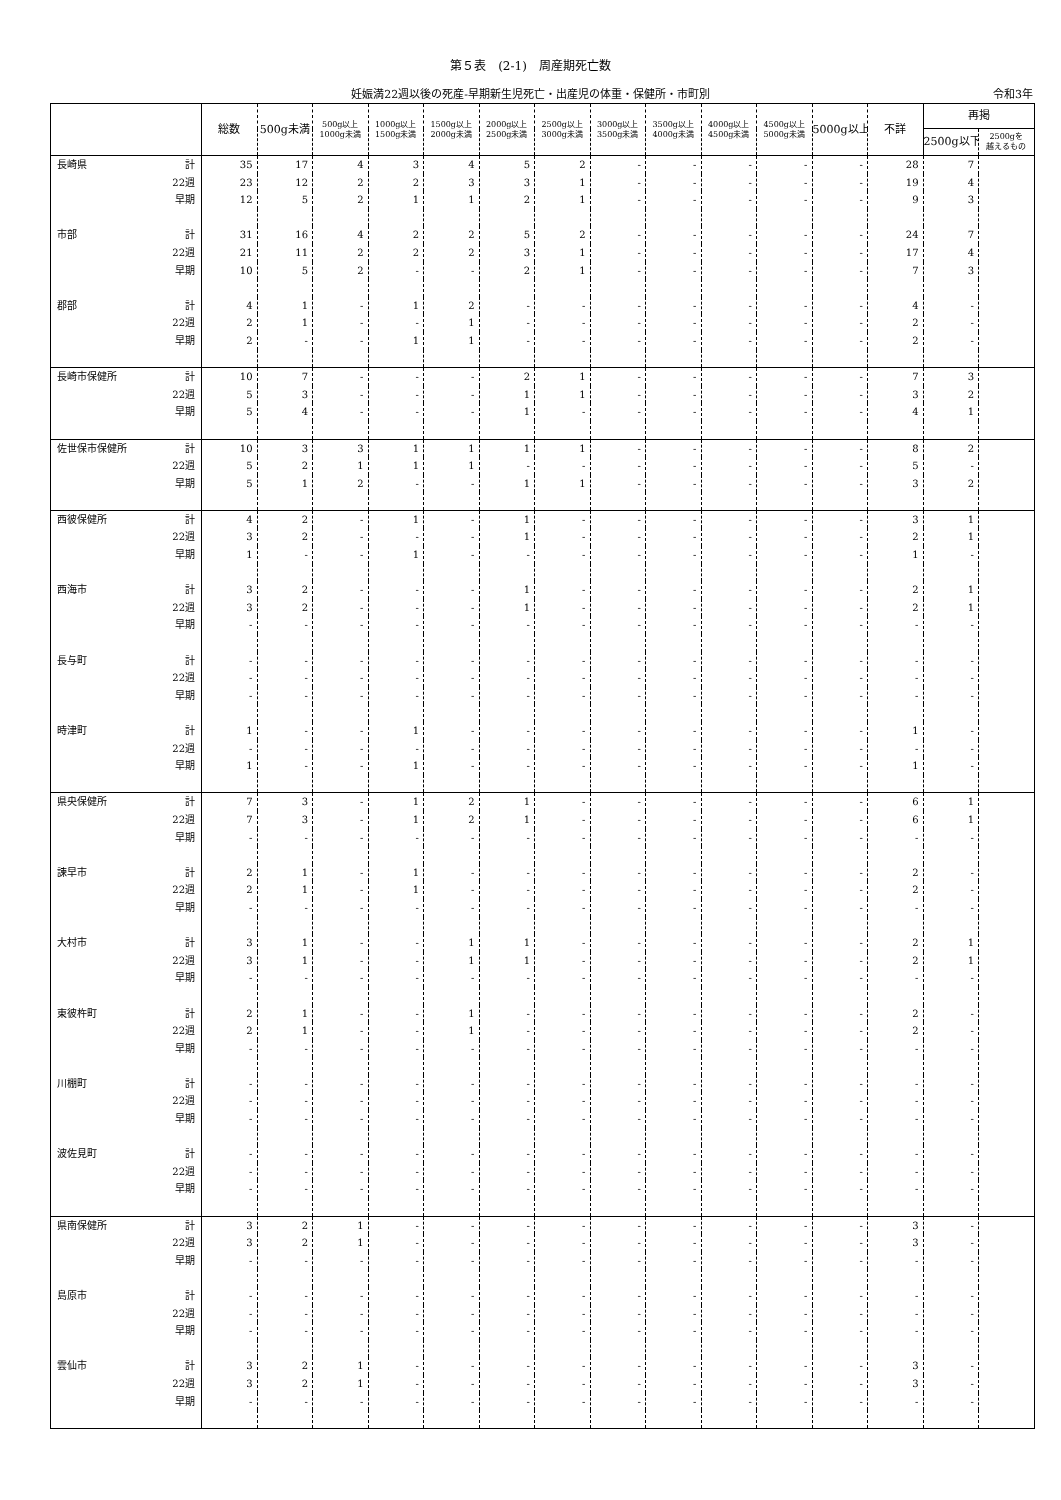第５表　(2-1)　周産期死亡数
妊娠満22週以後の死産-早期新生児死亡・出産児の体重・保健所・市町別 令和3年
| | | 総数 | 500g未満 | 500g以上 1000g未満 | 1000g以上 1500g未満 | 1500g以上 2000g未満 | 2000g以上 2500g未満 | 2500g以上 3000g未満 | 3000g以上 3500g未満 | 3500g以上 4000g未満 | 4000g以上 4500g未満 | 4500g以上 5000g未満 | 5000g以上 | 不詳 | 再掲 | |
| --- | --- | --- | --- | --- | --- | --- | --- | --- | --- | --- | --- | --- | --- | --- | --- | --- |
| | | | | | | | | | | | | | | | 2500g以下 | 2500gを 越えるもの |
| 長崎県 | 計 | 35 | 17 | 4 | 3 | 4 | 5 | 2 | - | - | - | - | - | 28 | 7 | |
| | 22週 | 23 | 12 | 2 | 2 | 3 | 3 | 1 | - | - | - | - | - | 19 | 4 | |
| | 早期 | 12 | 5 | 2 | 1 | 1 | 2 | 1 | - | - | - | - | - | 9 | 3 | |
| 市部 | 計 | 31 | 16 | 4 | 2 | 2 | 5 | 2 | - | - | - | - | - | 24 | 7 | |
| | 22週 | 21 | 11 | 2 | 2 | 2 | 3 | 1 | - | - | - | - | - | 17 | 4 | |
| | 早期 | 10 | 5 | 2 | - | - | 2 | 1 | - | - | - | - | - | 7 | 3 | |
| 郡部 | 計 | 4 | 1 | - | 1 | 2 | - | - | - | - | - | - | - | 4 | - | |
| | 22週 | 2 | 1 | - | - | 1 | - | - | - | - | - | - | - | 2 | - | |
| | 早期 | 2 | - | - | 1 | 1 | - | - | - | - | - | - | - | 2 | - | |
| 長崎市保健所 | 計 | 10 | 7 | - | - | - | 2 | 1 | - | - | - | - | - | 7 | 3 | |
| | 22週 | 5 | 3 | - | - | - | 1 | 1 | - | - | - | - | - | 3 | 2 | |
| | 早期 | 5 | 4 | - | - | - | 1 | - | - | - | - | - | - | 4 | 1 | |
| 佐世保市保健所 | 計 | 10 | 3 | 3 | 1 | 1 | 1 | 1 | - | - | - | - | - | 8 | 2 | |
| | 22週 | 5 | 2 | 1 | 1 | 1 | - | - | - | - | - | - | - | 5 | - | |
| | 早期 | 5 | 1 | 2 | - | - | 1 | 1 | - | - | - | - | - | 3 | 2 | |
| 西彼保健所 | 計 | 4 | 2 | - | 1 | - | 1 | - | - | - | - | - | - | 3 | 1 | |
| | 22週 | 3 | 2 | - | - | - | 1 | - | - | - | - | - | - | 2 | 1 | |
| | 早期 | 1 | - | - | 1 | - | - | - | - | - | - | - | - | 1 | - | |
| 西海市 | 計 | 3 | 2 | - | - | - | 1 | - | - | - | - | - | - | 2 | 1 | |
| | 22週 | 3 | 2 | - | - | - | 1 | - | - | - | - | - | - | 2 | 1 | |
| | 早期 | - | - | - | - | - | - | - | - | - | - | - | - | - | - | |
| 長与町 | 計 | - | - | - | - | - | - | - | - | - | - | - | - | - | - | |
| | 22週 | - | - | - | - | - | - | - | - | - | - | - | - | - | - | |
| | 早期 | - | - | - | - | - | - | - | - | - | - | - | - | - | - | |
| 時津町 | 計 | 1 | - | - | 1 | - | - | - | - | - | - | - | - | 1 | - | |
| | 22週 | - | - | - | - | - | - | - | - | - | - | - | - | - | - | |
| | 早期 | 1 | - | - | 1 | - | - | - | - | - | - | - | - | 1 | - | |
| 県央保健所 | 計 | 7 | 3 | - | 1 | 2 | 1 | - | - | - | - | - | - | 6 | 1 | |
| | 22週 | 7 | 3 | - | 1 | 2 | 1 | - | - | - | - | - | - | 6 | 1 | |
| | 早期 | - | - | - | - | - | - | - | - | - | - | - | - | - | - | |
| 諫早市 | 計 | 2 | 1 | - | 1 | - | - | - | - | - | - | - | - | 2 | - | |
| | 22週 | 2 | 1 | - | 1 | - | - | - | - | - | - | - | - | 2 | - | |
| | 早期 | - | - | - | - | - | - | - | - | - | - | - | - | - | - | |
| 大村市 | 計 | 3 | 1 | - | - | 1 | 1 | - | - | - | - | - | - | 2 | 1 | |
| | 22週 | 3 | 1 | - | - | 1 | 1 | - | - | - | - | - | - | 2 | 1 | |
| | 早期 | - | - | - | - | - | - | - | - | - | - | - | - | - | - | |
| 東彼杵町 | 計 | 2 | 1 | - | - | 1 | - | - | - | - | - | - | - | 2 | - | |
| | 22週 | 2 | 1 | - | - | 1 | - | - | - | - | - | - | - | 2 | - | |
| | 早期 | - | - | - | - | - | - | - | - | - | - | - | - | - | - | |
| 川棚町 | 計 | - | - | - | - | - | - | - | - | - | - | - | - | - | - | |
| | 22週 | - | - | - | - | - | - | - | - | - | - | - | - | - | - | |
| | 早期 | - | - | - | - | - | - | - | - | - | - | - | - | - | - | |
| 波佐見町 | 計 | - | - | - | - | - | - | - | - | - | - | - | - | - | - | |
| | 22週 | - | - | - | - | - | - | - | - | - | - | - | - | - | - | |
| | 早期 | - | - | - | - | - | - | - | - | - | - | - | - | - | - | |
| 県南保健所 | 計 | 3 | 2 | 1 | - | - | - | - | - | - | - | - | - | 3 | - | |
| | 22週 | 3 | 2 | 1 | - | - | - | - | - | - | - | - | - | 3 | - | |
| | 早期 | - | - | - | - | - | - | - | - | - | - | - | - | - | - | |
| 島原市 | 計 | - | - | - | - | - | - | - | - | - | - | - | - | - | - | |
| | 22週 | - | - | - | - | - | - | - | - | - | - | - | - | - | - | |
| | 早期 | - | - | - | - | - | - | - | - | - | - | - | - | - | - | |
| 雲仙市 | 計 | 3 | 2 | 1 | - | - | - | - | - | - | - | - | - | 3 | - | |
| | 22週 | 3 | 2 | 1 | - | - | - | - | - | - | - | - | - | 3 | - | |
| | 早期 | - | - | - | - | - | - | - | - | - | - | - | - | - | - | |